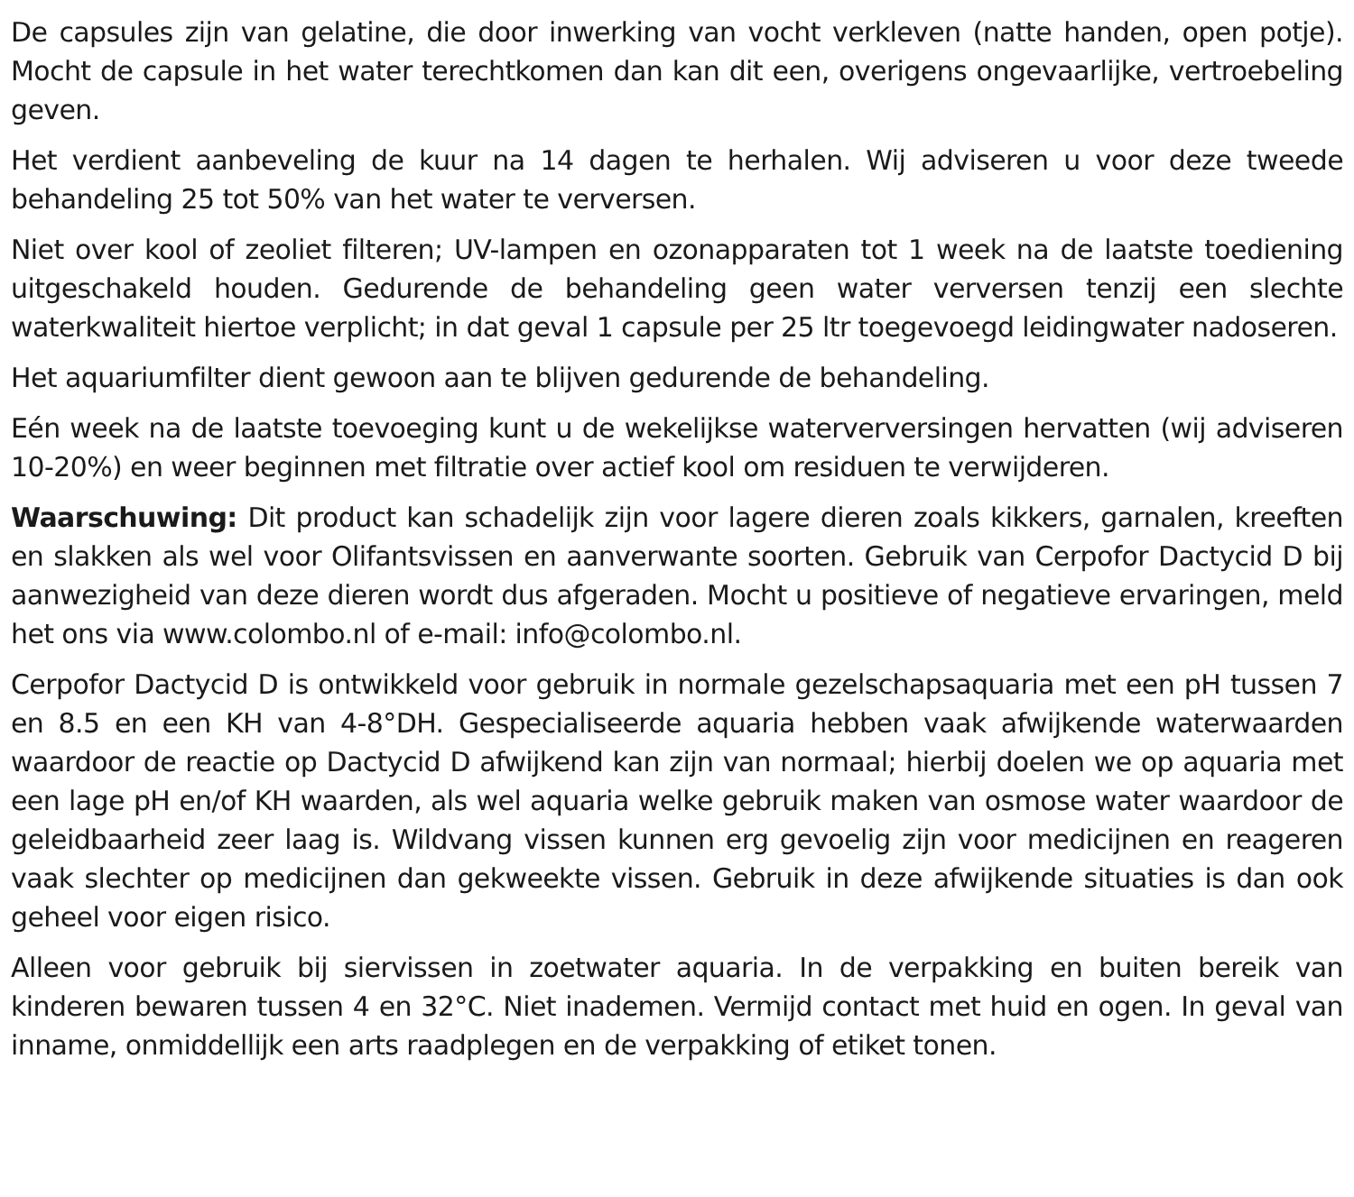De capsules zijn van gelatine, die door inwerking van vocht verkleven (natte handen, open potje). Mocht de capsule in het water terechtkomen dan kan dit een, overigens ongevaarlijke, vertroebeling geven.
Het verdient aanbeveling de kuur na 14 dagen te herhalen. Wij adviseren u voor deze tweede behandeling 25 tot 50% van het water te verversen.
Niet over kool of zeoliet filteren; UV-lampen en ozonapparaten tot 1 week na de laatste toediening uitgeschakeld houden. Gedurende de behandeling geen water verversen tenzij een slechte waterkwaliteit hiertoe verplicht; in dat geval 1 capsule per 25 ltr toegevoegd leidingwater nadoseren.
Het aquariumfilter dient gewoon aan te blijven gedurende de behandeling.
Eén week na de laatste toevoeging kunt u de wekelijkse waterverversingen hervatten (wij adviseren 10-20%) en weer beginnen met filtratie over actief kool om residuen te verwijderen.
Waarschuwing: Dit product kan schadelijk zijn voor lagere dieren zoals kikkers, garnalen, kreeften en slakken als wel voor Olifantsvissen en aanverwante soorten. Gebruik van Cerpofor Dactycid D bij aanwezigheid van deze dieren wordt dus afgeraden. Mocht u positieve of negatieve ervaringen, meld het ons via www.colombo.nl of e-mail: info@colombo.nl.
Cerpofor Dactycid D is ontwikkeld voor gebruik in normale gezelschapsaquaria met een pH tussen 7 en 8.5 en een KH van 4-8°DH. Gespecialiseerde aquaria hebben vaak afwijkende waterwaarden waardoor de reactie op Dactycid D afwijkend kan zijn van normaal; hierbij doelen we op aquaria met een lage pH en/of KH waarden, als wel aquaria welke gebruik maken van osmose water waardoor de geleidbaarheid zeer laag is. Wildvang vissen kunnen erg gevoelig zijn voor medicijnen en reageren vaak slechter op medicijnen dan gekweekte vissen. Gebruik in deze afwijkende situaties is dan ook geheel voor eigen risico.
Alleen voor gebruik bij siervissen in zoetwater aquaria. In de verpakking en buiten bereik van kinderen bewaren tussen 4 en 32°C. Niet inademen. Vermijd contact met huid en ogen. In geval van inname, onmiddellijk een arts raadplegen en de verpakking of etiket tonen.